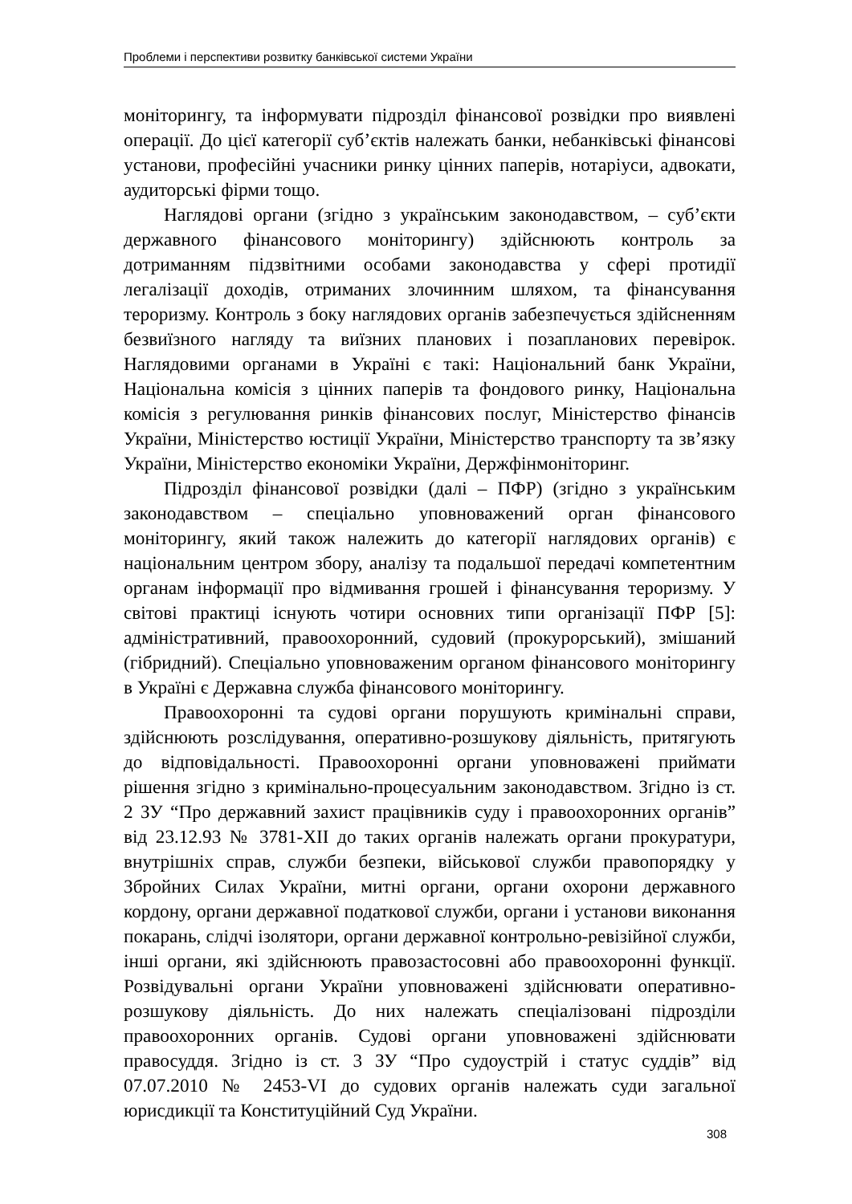Проблеми і перспективи розвитку банківської системи України
моніторингу, та інформувати підрозділ фінансової розвідки про виявлені операції. До цієї категорії суб’єктів належать банки, небанківські фінансові установи, професійні учасники ринку цінних паперів, нотаріуси, адвокати, аудиторські фірми тощо.
Наглядові органи (згідно з українським законодавством, – суб’єкти державного фінансового моніторингу) здійснюють контроль за дотриманням підзвітними особами законодавства у сфері протидії легалізації доходів, отриманих злочинним шляхом, та фінансування тероризму. Контроль з боку наглядових органів забезпечується здійсненням безвиїзного нагляду та виїзних планових і позапланових перевірок. Наглядовими органами в Україні є такі: Національний банк України, Національна комісія з цінних паперів та фондового ринку, Національна комісія з регулювання ринків фінансових послуг, Міністерство фінансів України, Міністерство юстиції України, Міністерство транспорту та зв’язку України, Міністерство економіки України, Держфінмоніторинг.
Підрозділ фінансової розвідки (далі – ПФР) (згідно з українським законодавством – спеціально уповноважений орган фінансового моніторингу, який також належить до категорії наглядових органів) є національним центром збору, аналізу та подальшої передачі компетентним органам інформації про відмивання грошей і фінансування тероризму. У світові практиці існують чотири основних типи організації ПФР [5]: адміністративний, правоохоронний, судовий (прокурорський), змішаний (гібридний). Спеціально уповноваженим органом фінансового моніторингу в Україні є Державна служба фінансового моніторингу.
Правоохоронні та судові органи порушують кримінальні справи, здійснюють розслідування, оперативно-розшукову діяльність, притягують до відповідальності. Правоохоронні органи уповноважені приймати рішення згідно з кримінально-процесуальним законодавством. Згідно із ст. 2 ЗУ “Про державний захист працівників суду і правоохоронних органів” від 23.12.93 № 3781-XII до таких органів належать органи прокуратури, внутрішніх справ, служби безпеки, військової служби правопорядку у Збройних Силах України, митні органи, органи охорони державного кордону, органи державної податкової служби, органи і установи виконання покарань, слідчі ізолятори, органи державної контрольно-ревізійної служби, інші органи, які здійснюють правозастосовні або правоохоронні функції. Розвідувальні органи України уповноважені здійснювати оперативно-розшукову діяльність. До них належать спеціалізовані підрозділи правоохоронних органів. Судові органи уповноважені здійснювати правосуддя. Згідно із ст. 3 ЗУ “Про судоустрій і статус суддів” від 07.07.2010 № 2453-VI до судових органів належать суди загальної юрисдикції та Конституційний Суд України.
308